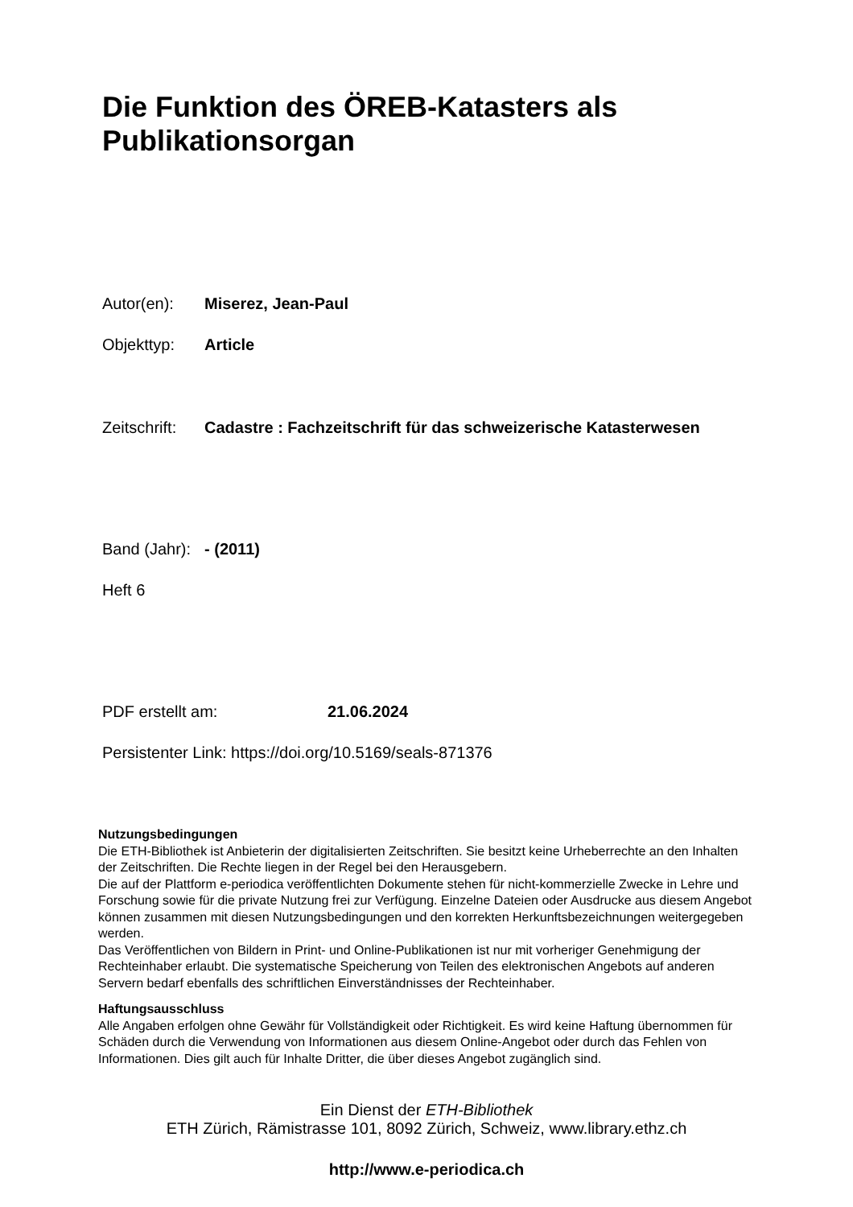Die Funktion des ÖREB-Katasters als
Publikationsorgan
Autor(en): Miserez, Jean-Paul
Objekttyp: Article
Zeitschrift: Cadastre : Fachzeitschrift für das schweizerische Katasterwesen
Band (Jahr): - (2011)
Heft 6
PDF erstellt am: 21.06.2024
Persistenter Link: https://doi.org/10.5169/seals-871376
Nutzungsbedingungen
Die ETH-Bibliothek ist Anbieterin der digitalisierten Zeitschriften. Sie besitzt keine Urheberrechte an den Inhalten der Zeitschriften. Die Rechte liegen in der Regel bei den Herausgebern.
Die auf der Plattform e-periodica veröffentlichten Dokumente stehen für nicht-kommerzielle Zwecke in Lehre und Forschung sowie für die private Nutzung frei zur Verfügung. Einzelne Dateien oder Ausdrucke aus diesem Angebot können zusammen mit diesen Nutzungsbedingungen und den korrekten Herkunftsbezeichnungen weitergegeben werden.
Das Veröffentlichen von Bildern in Print- und Online-Publikationen ist nur mit vorheriger Genehmigung der Rechteinhaber erlaubt. Die systematische Speicherung von Teilen des elektronischen Angebots auf anderen Servern bedarf ebenfalls des schriftlichen Einverständnisses der Rechteinhaber.
Haftungsausschluss
Alle Angaben erfolgen ohne Gewähr für Vollständigkeit oder Richtigkeit. Es wird keine Haftung übernommen für Schäden durch die Verwendung von Informationen aus diesem Online-Angebot oder durch das Fehlen von Informationen. Dies gilt auch für Inhalte Dritter, die über dieses Angebot zugänglich sind.
Ein Dienst der ETH-Bibliothek
ETH Zürich, Rämistrasse 101, 8092 Zürich, Schweiz, www.library.ethz.ch
http://www.e-periodica.ch